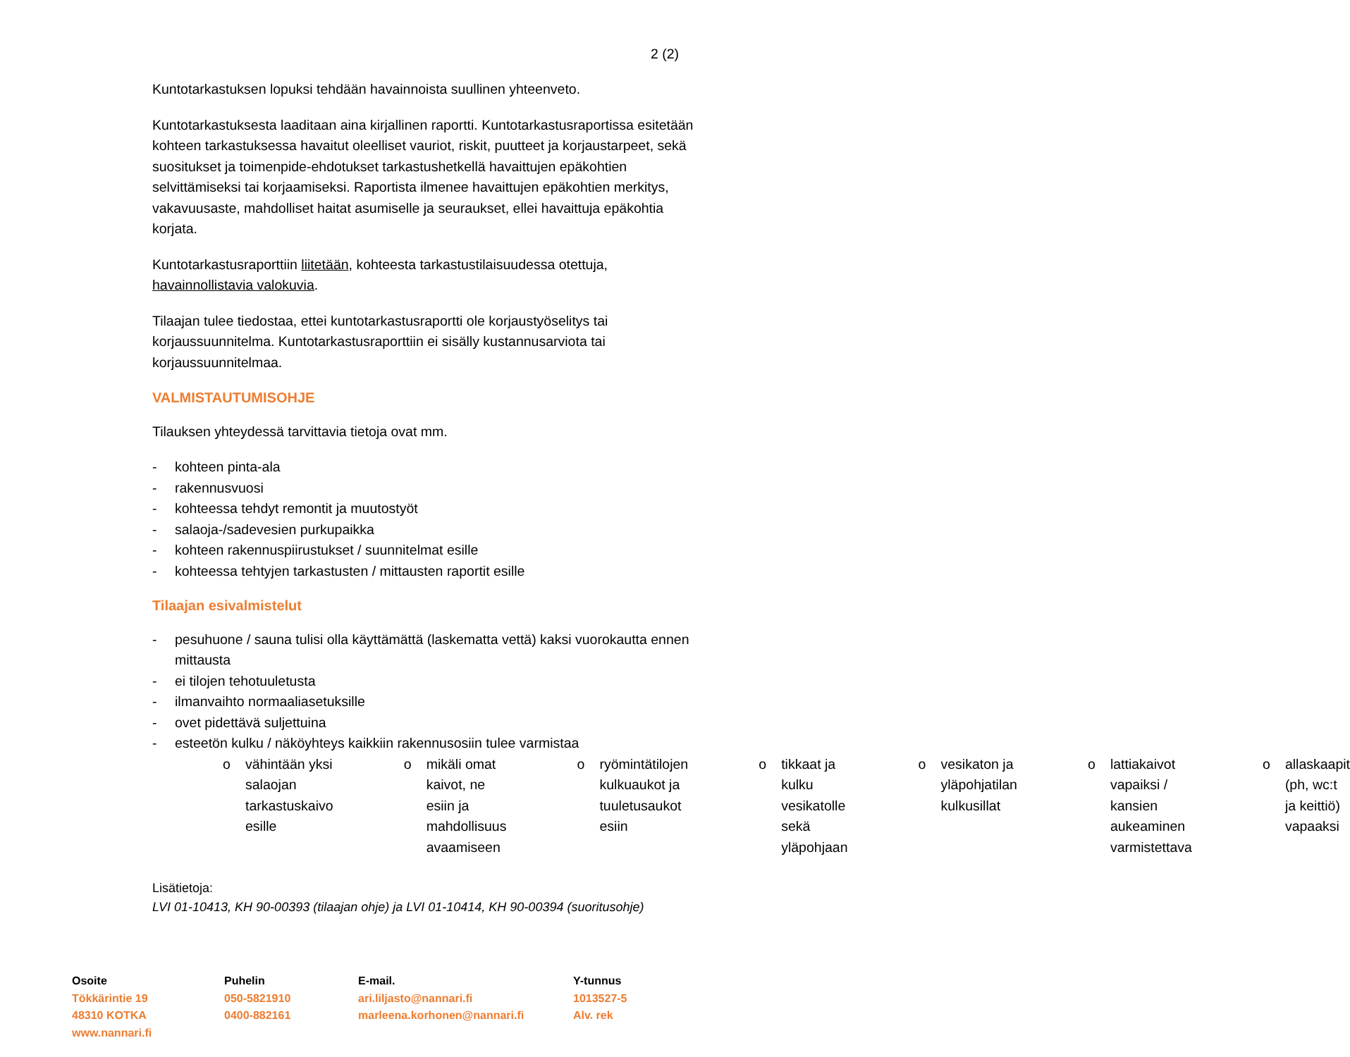2 (2)
Kuntotarkastuksen lopuksi tehdään havainnoista suullinen yhteenveto.
Kuntotarkastuksesta laaditaan aina kirjallinen raportti. Kuntotarkastusraportissa esitetään kohteen tarkastuksessa havaitut oleelliset vauriot, riskit, puutteet ja korjaustarpeet, sekä suositukset ja toimenpide-ehdotukset tarkastushetkellä havaittujen epäkohtien selvittämiseksi tai korjaamiseksi. Raportista ilmenee havaittujen epäkohtien merkitys, vakavuusaste, mahdolliset haitat asumiselle ja seuraukset, ellei havaittuja epäkohtia korjata.
Kuntotarkastusraporttiin liitetään, kohteesta tarkastustilaisuudessa otettuja, havainnollistavia valokuvia.
Tilaajan tulee tiedostaa, ettei kuntotarkastusraportti ole korjaustyöselitys tai korjaussuunnitelma. Kuntotarkastusraporttiin ei sisälly kustannusarviota tai korjaussuunnitelmaa.
VALMISTAUTUMISOHJE
Tilauksen yhteydessä tarvittavia tietoja ovat mm.
- kohteen pinta-ala
- rakennusvuosi
- kohteessa tehdyt remontit ja muutostyöt
- salaoja-/sadevesien purkupaikka
- kohteen rakennuspiirustukset / suunnitelmat esille
- kohteessa tehtyjen tarkastusten / mittausten raportit esille
Tilaajan esivalmistelut
- pesuhuone / sauna tulisi olla käyttämättä (laskematta vettä) kaksi vuorokautta ennen mittausta
- ei tilojen tehotuuletusta
- ilmanvaihto normaaliasetuksille
- ovet pidettävä suljettuina
- esteetön kulku / näköyhteys kaikkiin rakennusosiin tulee varmistaa
o vähintään yksi salaojan tarkastuskaivo esille
o mikäli omat kaivot, ne esiin ja mahdollisuus avaamiseen
o ryömintätilojen kulkuaukot ja tuuletusaukot esiin
o tikkaat ja kulku vesikatolle sekä yläpohjaan
o vesikaton ja yläpohjatilan kulkusillat
o lattiakaivot vapaiksi / kansien aukeaminen varmistettava
o allaskaapit (ph, wc:t ja keittiö) vapaaksi
Lisätietoja:
LVI 01-10413, KH 90-00393 (tilaajan ohje) ja LVI 01-10414, KH 90-00394 (suoritusohje)
Osoite
Tökkärintie 19
48310 KOTKA
www.nannari.fi
Puhelin
050-5821910
0400-882161
E-mail.
ari.liljasto@nannari.fi
marleena.korhonen@nannari.fi
Y-tunnus
1013527-5
Alv. rek